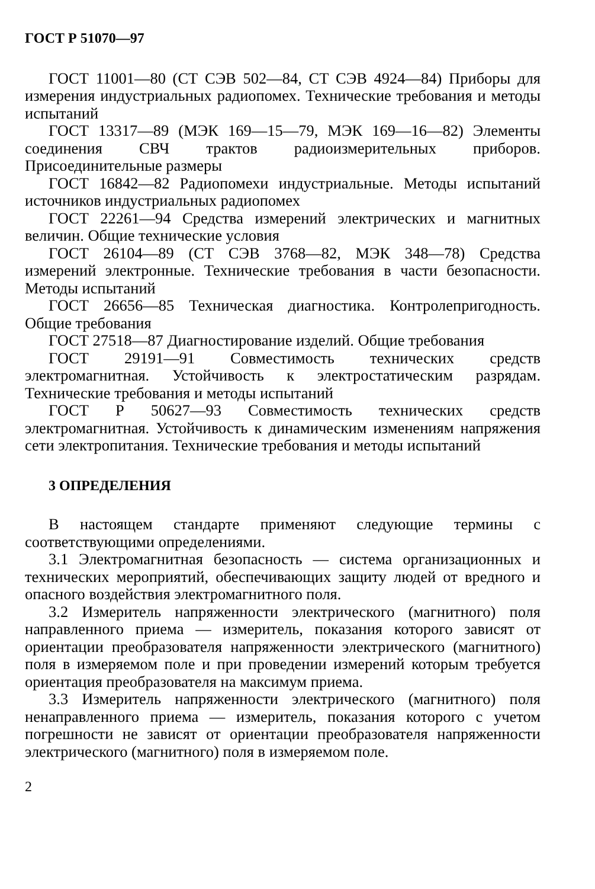ГОСТ Р 51070—97
ГОСТ 11001—80 (СТ СЭВ 502—84, СТ СЭВ 4924—84) Приборы для измерения индустриальных радиопомех. Технические требования и методы испытаний
ГОСТ 13317—89 (МЭК 169—15—79, МЭК 169—16—82) Элементы соединения СВЧ трактов радиоизмерительных приборов. Присоединительные размеры
ГОСТ 16842—82 Радиопомехи индустриальные. Методы испытаний источников индустриальных радиопомех
ГОСТ 22261—94 Средства измерений электрических и магнитных величин. Общие технические условия
ГОСТ 26104—89 (СТ СЭВ 3768—82, МЭК 348—78) Средства измерений электронные. Технические требования в части безопасности. Методы испытаний
ГОСТ 26656—85 Техническая диагностика. Контролепригодность. Общие требования
ГОСТ 27518—87 Диагностирование изделий. Общие требования
ГОСТ 29191—91 Совместимость технических средств электромагнитная. Устойчивость к электростатическим разрядам. Технические требования и методы испытаний
ГОСТ Р 50627—93 Совместимость технических средств электромагнитная. Устойчивость к динамическим изменениям напряжения сети электропитания. Технические требования и методы испытаний
3 ОПРЕДЕЛЕНИЯ
В настоящем стандарте применяют следующие термины с соответствующими определениями.
3.1 Электромагнитная безопасность — система организационных и технических мероприятий, обеспечивающих защиту людей от вредного и опасного воздействия электромагнитного поля.
3.2 Измеритель напряженности электрического (магнитного) поля направленного приема — измеритель, показания которого зависят от ориентации преобразователя напряженности электрического (магнитного) поля в измеряемом поле и при проведении измерений которым требуется ориентация преобразователя на максимум приема.
3.3 Измеритель напряженности электрического (магнитного) поля ненаправленного приема — измеритель, показания которого с учетом погрешности не зависят от ориентации преобразователя напряженности электрического (магнитного) поля в измеряемом поле.
2